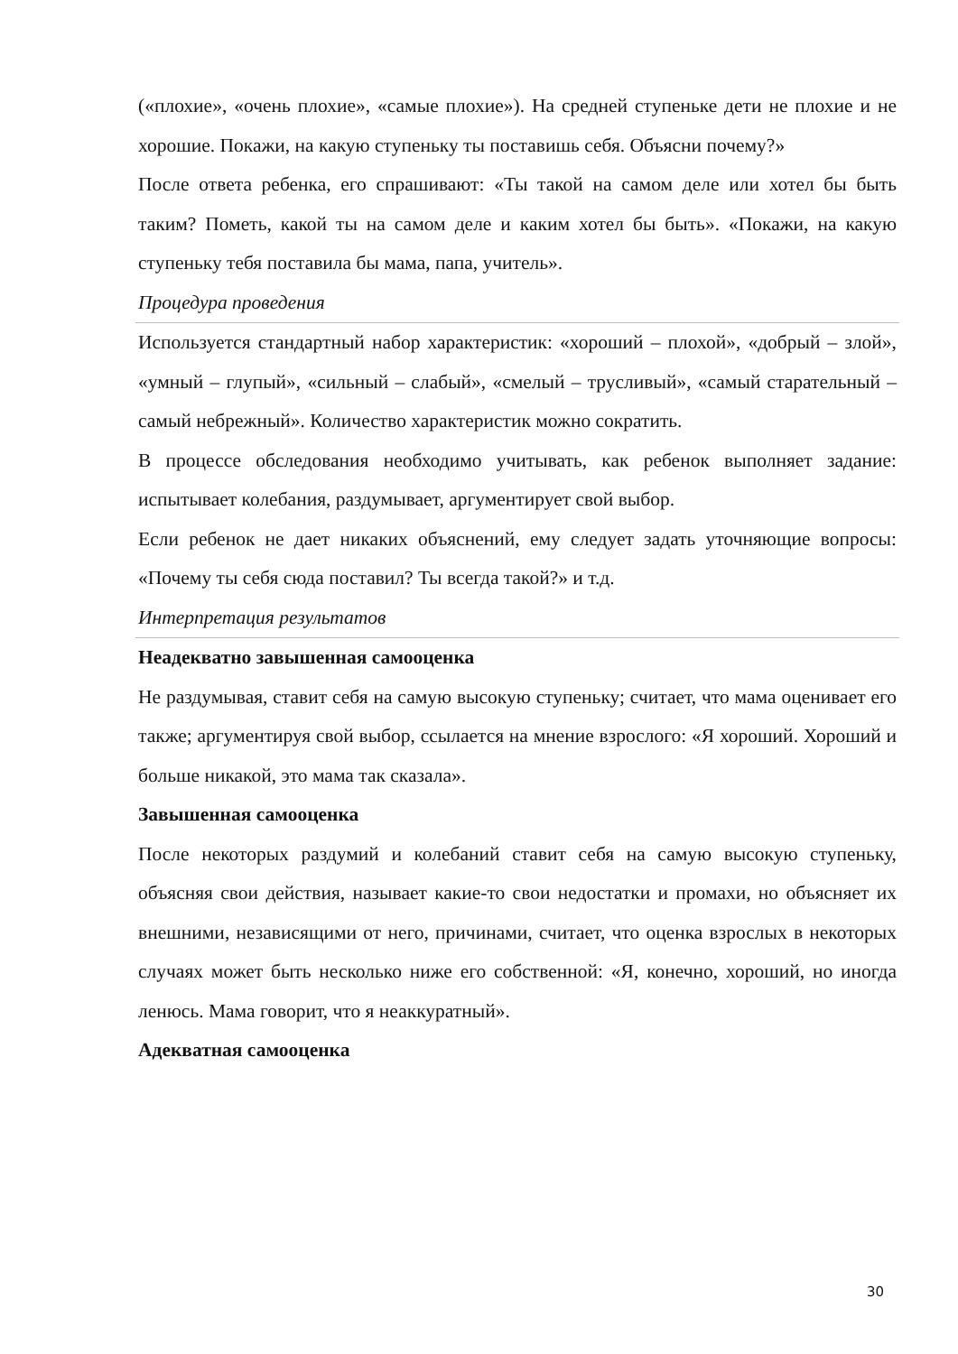(«плохие», «очень плохие», «самые плохие»). На средней ступеньке дети не плохие и не хорошие. Покажи, на какую ступеньку ты поставишь себя. Объясни почему?»
После ответа ребенка, его спрашивают: «Ты такой на самом деле или хотел бы быть таким? Пометь, какой ты на самом деле и каким хотел бы быть». «Покажи, на какую ступеньку тебя поставила бы мама, папа, учитель».
Процедура проведения
Используется стандартный набор характеристик: «хороший – плохой», «добрый – злой», «умный – глупый», «сильный – слабый», «смелый – трусливый», «самый старательный – самый небрежный». Количество характеристик можно сократить.
В процессе обследования необходимо учитывать, как ребенок выполняет задание: испытывает колебания, раздумывает, аргументирует свой выбор.
Если ребенок не дает никаких объяснений, ему следует задать уточняющие вопросы: «Почему ты себя сюда поставил? Ты всегда такой?» и т.д.
Интерпретация результатов
Неадекватно завышенная самооценка
Не раздумывая, ставит себя на самую высокую ступеньку; считает, что мама оценивает его также; аргументируя свой выбор, ссылается на мнение взрослого: «Я хороший. Хороший и больше никакой, это мама так сказала».
Завышенная самооценка
После некоторых раздумий и колебаний ставит себя на самую высокую ступеньку, объясняя свои действия, называет какие-то свои недостатки и промахи, но объясняет их внешними, независящими от него, причинами, считает, что оценка взрослых в некоторых случаях может быть несколько ниже его собственной: «Я, конечно, хороший, но иногда ленюсь. Мама говорит, что я неаккуратный».
Адекватная самооценка
30